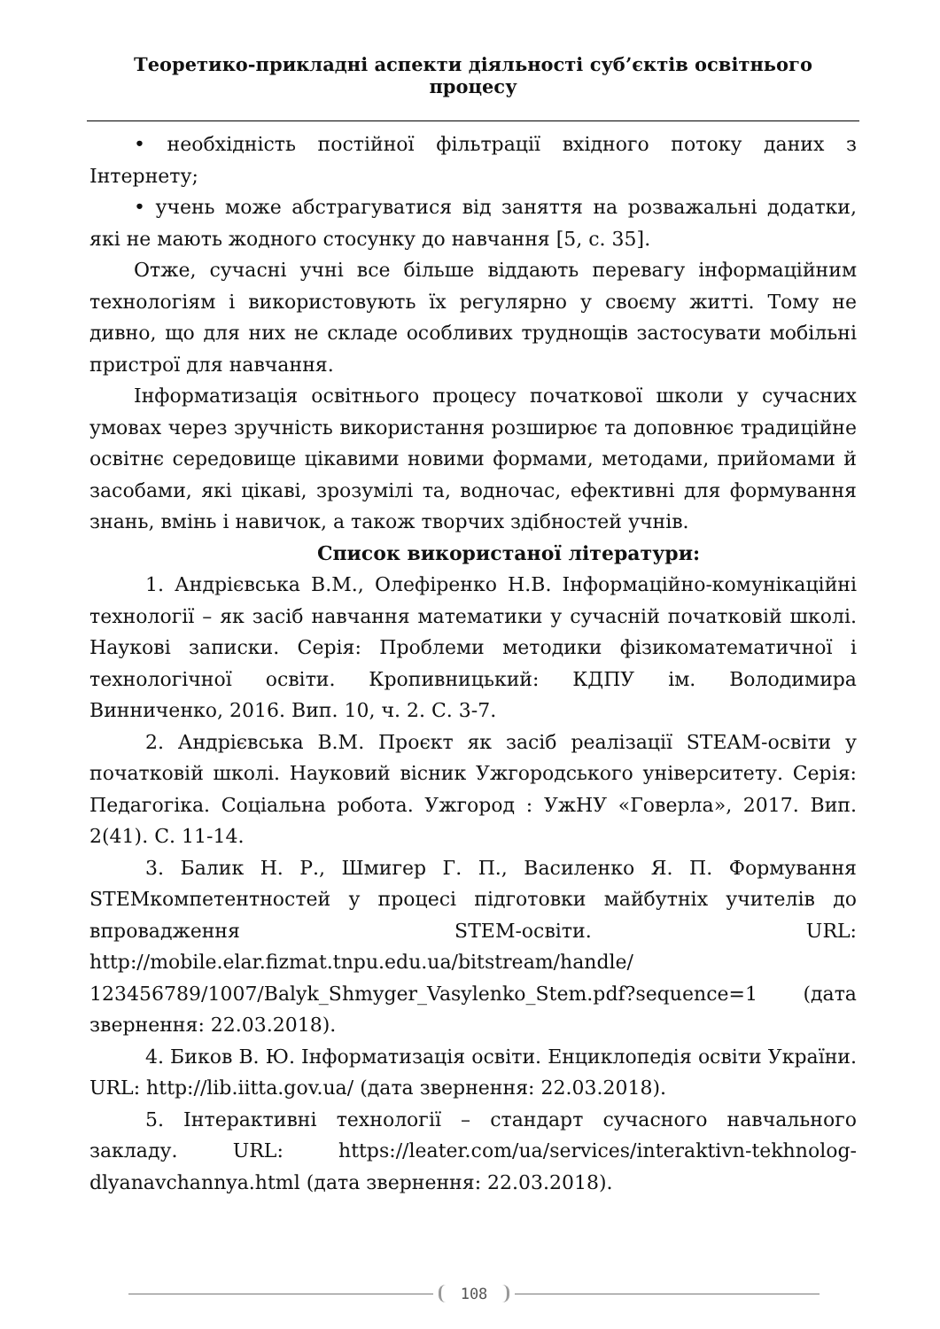Теоретико-прикладні аспекти діяльності суб’єктів освітнього процесу
• необхідність постійної фільтрації вхідного потоку даних з Інтернету;
• учень може абстрагуватися від заняття на розважальні додатки, які не мають жодного стосунку до навчання [5, с. 35].
Отже, сучасні учні все більше віддають перевагу інформаційним технологіям і використовують їх регулярно у своєму житті. Тому не дивно, що для них не складе особливих труднощів застосувати мобільні пристрої для навчання.
Інформатизація освітнього процесу початкової школи у сучасних умовах через зручність використання розширює та доповнює традиційне освітнє середовище цікавими новими формами, методами, прийомами й засобами, які цікаві, зрозумілі та, водночас, ефективні для формування знань, вмінь і навичок, а також творчих здібностей учнів.
Список використаної літератури:
1. Андрієвська В.М., Олефіренко Н.В. Інформаційно-комунікаційні технології – як засіб навчання математики у сучасній початковій школі. Наукові записки. Серія: Проблеми методики фізикоматематичної і технологічної освіти. Кропивницький: КДПУ ім. Володимира Винниченко, 2016. Вип. 10, ч. 2. С. 3-7.
2. Андрієвська В.М. Проєкт як засіб реалізації STEAM-освіти у початковій школі. Науковий вісник Ужгородського університету. Серія: Педагогіка. Соціальна робота. Ужгород : УжНУ «Говерла», 2017. Вип. 2(41). С. 11-14.
3. Балик Н. Р., Шмигер Г. П., Василенко Я. П. Формування STEMкомпетентностей у процесі підготовки майбутніх учителів до впровадження STEM-освіти. URL: http://mobile.elar.fizmat.tnpu.edu.ua/bitstream/handle/ 123456789/1007/Balyk_Shmyger_Vasylenko_Stem.pdf?sequence=1 (дата звернення: 22.03.2018).
4. Биков В. Ю. Інформатизація освіти. Енциклопедія освіти України. URL: http://lib.iitta.gov.ua/ (дата звернення: 22.03.2018).
5. Інтерактивні технології – стандарт сучасного навчального закладу. URL: https://leater.com/ua/services/interaktivn-tekhnolog-dlyanavchannya.html (дата звернення: 22.03.2018).
108